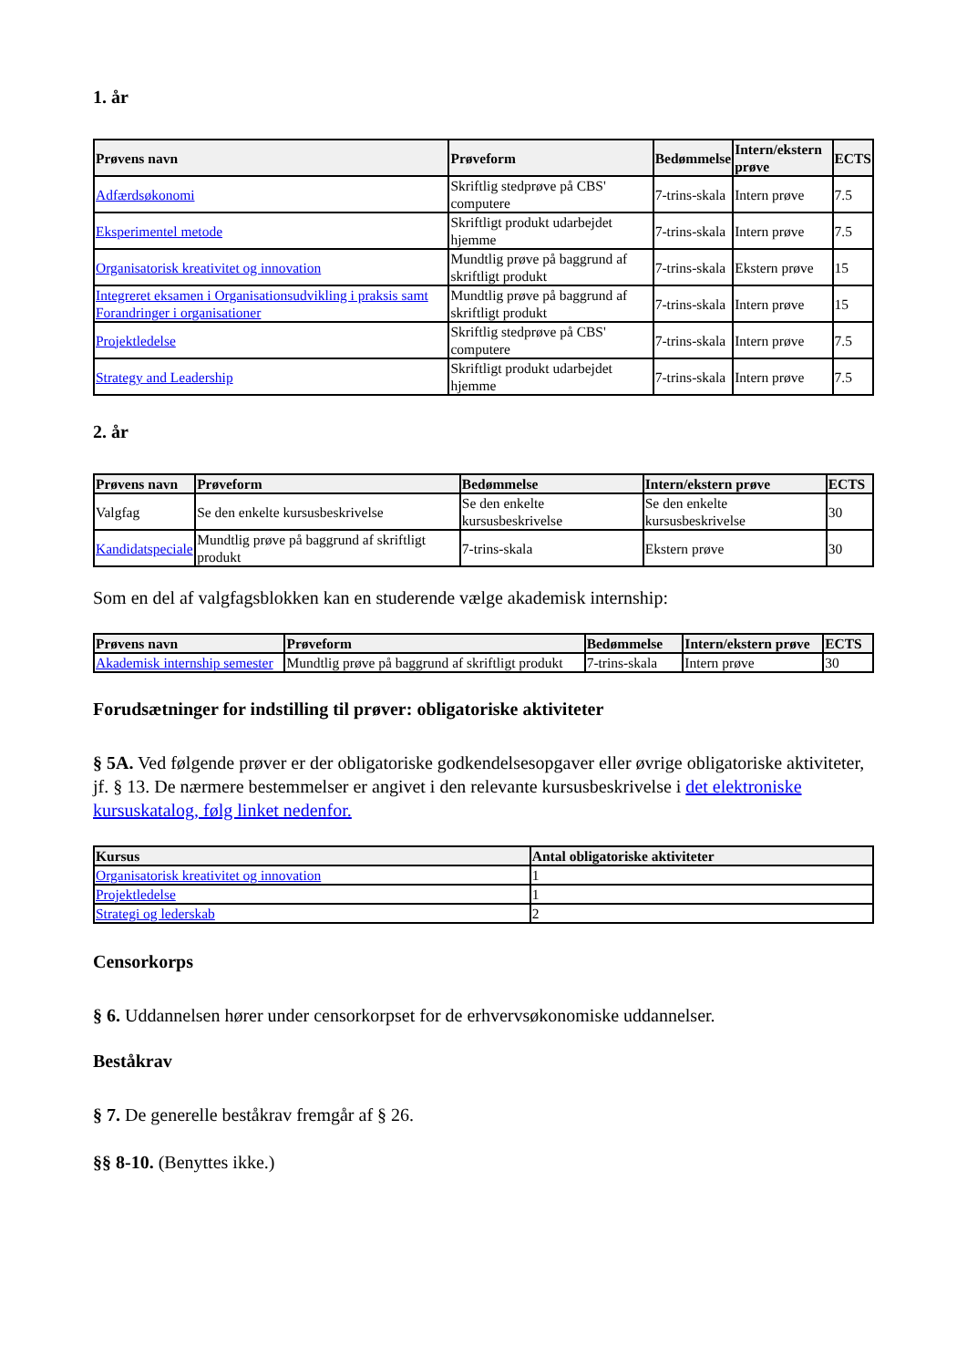1. år
| Prøvens navn | Prøveform | Bedømmelse | Intern/ekstern prøve | ECTS |
| --- | --- | --- | --- | --- |
| Adfærdsøkonomi | Skriftlig stedprøve på CBS' computere | 7-trins-skala | Intern prøve | 7.5 |
| Eksperimentel metode | Skriftligt produkt udarbejdet hjemme | 7-trins-skala | Intern prøve | 7.5 |
| Organisatorisk kreativitet og innovation | Mundtlig prøve på baggrund af skriftligt produkt | 7-trins-skala | Ekstern prøve | 15 |
| Integreret eksamen i Organisationsudvikling i praksis samt Forandringer i organisationer | Mundtlig prøve på baggrund af skriftligt produkt | 7-trins-skala | Intern prøve | 15 |
| Projektledelse | Skriftlig stedprøve på CBS' computere | 7-trins-skala | Intern prøve | 7.5 |
| Strategy and Leadership | Skriftligt produkt udarbejdet hjemme | 7-trins-skala | Intern prøve | 7.5 |
2. år
| Prøvens navn | Prøveform | Bedømmelse | Intern/ekstern prøve | ECTS |
| --- | --- | --- | --- | --- |
| Valgfag | Se den enkelte kursusbeskrivelse | Se den enkelte kursusbeskrivelse | Se den enkelte kursusbeskrivelse | 30 |
| Kandidatspeciale | Mundtlig prøve på baggrund af skriftligt produkt | 7-trins-skala | Ekstern prøve | 30 |
Som en del af valgfagsblokken kan en studerende vælge akademisk internship:
| Prøvens navn | Prøveform | Bedømmelse | Intern/ekstern prøve | ECTS |
| --- | --- | --- | --- | --- |
| Akademisk internship semester | Mundtlig prøve på baggrund af skriftligt produkt | 7-trins-skala | Intern prøve | 30 |
Forudsætninger for indstilling til prøver: obligatoriske aktiviteter
§ 5A. Ved følgende prøver er der obligatoriske godkendelsesopgaver eller øvrige obligatoriske aktiviteter, jf. § 13. De nærmere bestemmelser er angivet i den relevante kursusbeskrivelse i det elektroniske kursuskatalog, følg linket nedenfor.
| Kursus | Antal obligatoriske aktiviteter |
| --- | --- |
| Organisatorisk kreativitet og innovation | 1 |
| Projektledelse | 1 |
| Strategi og lederskab | 2 |
Censorkorps
§ 6. Uddannelsen hører under censorkorpset for de erhvervsøkonomiske uddannelser.
Beståkrav
§ 7. De generelle beståkrav fremgår af § 26.
§§ 8-10. (Benyttes ikke.)